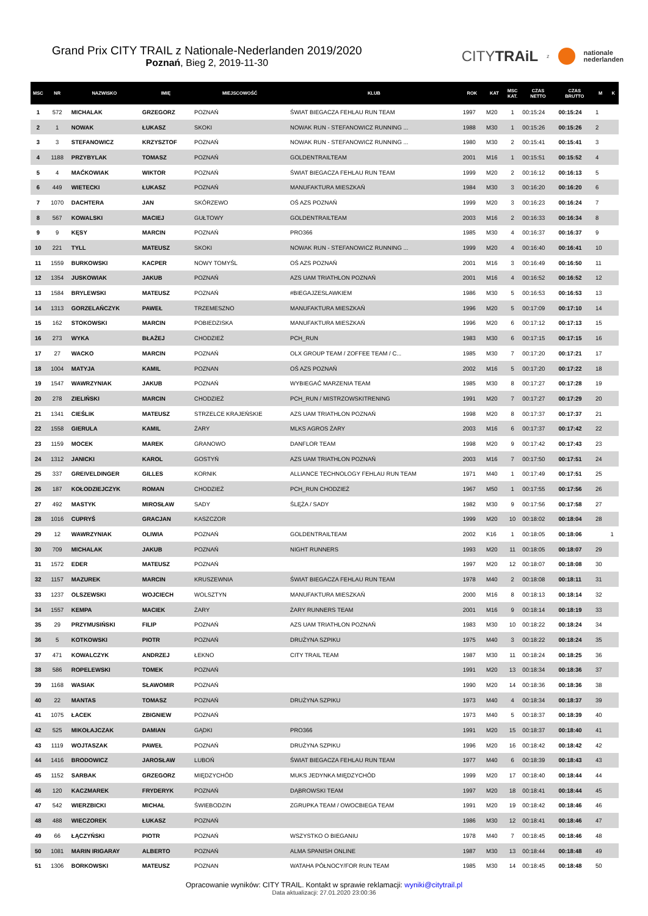Grand Prix CITY TRAIL z Nationale-Nederlanden 2019/2020
Poznań, Bieg 2, 2019-11-30
CITYTRAiL z nationale
nederlanden
| MSC | NR | NAZWISKO | IMIĘ | MIEJSCOWOŚĆ | KLUB | ROK | KAT | MSC KAT. | CZAS NETTO | CZAS BRUTTO | M | K |
| --- | --- | --- | --- | --- | --- | --- | --- | --- | --- | --- | --- | --- |
| 1 | 572 | MICHALAK | GRZEGORZ | POZNAŃ | ŚWIAT BIEGACZA FEHLAU RUN TEAM | 1997 | M20 | 1 | 00:15:24 | 00:15:24 | 1 | |
| 2 | 1 | NOWAK | ŁUKASZ | SKOKI | NOWAK RUN - STEFANOWICZ RUNNING ... | 1988 | M30 | 1 | 00:15:26 | 00:15:26 | 2 | |
| 3 | 3 | STEFANOWICZ | KRZYSZTOF | POZNAŃ | NOWAK RUN - STEFANOWICZ RUNNING ... | 1980 | M30 | 2 | 00:15:41 | 00:15:41 | 3 | |
| 4 | 1188 | PRZYBYLAK | TOMASZ | POZNAŃ | GOLDENTRAILTEAM | 2001 | M16 | 1 | 00:15:51 | 00:15:52 | 4 | |
| 5 | 4 | MAĆKOWIAK | WIKTOR | POZNAŃ | ŚWIAT BIEGACZA FEHLAU RUN TEAM | 1999 | M20 | 2 | 00:16:12 | 00:16:13 | 5 | |
| 6 | 449 | WIETECKI | ŁUKASZ | POZNAŃ | MANUFAKTURA MIESZKAŃ | 1984 | M30 | 3 | 00:16:20 | 00:16:20 | 6 | |
| 7 | 1070 | DACHTERA | JAN | SKÓRZEWO | OŚ AZS POZNAŃ | 1999 | M20 | 3 | 00:16:23 | 00:16:24 | 7 | |
| 8 | 567 | KOWALSKI | MACIEJ | GUŁTOWY | GOLDENTRAILTEAM | 2003 | M16 | 2 | 00:16:33 | 00:16:34 | 8 | |
| 9 | 9 | KĘSY | MARCIN | POZNAŃ | PRO366 | 1985 | M30 | 4 | 00:16:37 | 00:16:37 | 9 | |
| 10 | 221 | TYLL | MATEUSZ | SKOKI | NOWAK RUN - STEFANOWICZ RUNNING ... | 1999 | M20 | 4 | 00:16:40 | 00:16:41 | 10 | |
| 11 | 1559 | BURKOWSKI | KACPER | NOWY TOMYŚL | OŚ AZS POZNAŃ | 2001 | M16 | 3 | 00:16:49 | 00:16:50 | 11 | |
| 12 | 1354 | JUSKOWIAK | JAKUB | POZNAŃ | AZS UAM TRIATHLON POZNAŃ | 2001 | M16 | 4 | 00:16:52 | 00:16:52 | 12 | |
| 13 | 1584 | BRYLEWSKI | MATEUSZ | POZNAŃ | #BIEGAJZESLAWKIEM | 1986 | M30 | 5 | 00:16:53 | 00:16:53 | 13 | |
| 14 | 1313 | GORZELAŃCZYK | PAWEŁ | TRZEMESZNO | MANUFAKTURA MIESZKAŃ | 1996 | M20 | 5 | 00:17:09 | 00:17:10 | 14 | |
| 15 | 162 | STOKOWSKI | MARCIN | POBIEDZISKA | MANUFAKTURA MIESZKAŃ | 1996 | M20 | 6 | 00:17:12 | 00:17:13 | 15 | |
| 16 | 273 | WYKA | BŁAŻEJ | CHODZIEŻ | PCH_RUN | 1983 | M30 | 6 | 00:17:15 | 00:17:15 | 16 | |
| 17 | 27 | WACKO | MARCIN | POZNAŃ | OLX GROUP TEAM / ZOFFEE TEAM / C... | 1985 | M30 | 7 | 00:17:20 | 00:17:21 | 17 | |
| 18 | 1004 | MATYJA | KAMIL | POZNAN | OŚ AZS POZNAŃ | 2002 | M16 | 5 | 00:17:20 | 00:17:22 | 18 | |
| 19 | 1547 | WAWRZYNIAK | JAKUB | POZNAŃ | WYBIEGAĆ MARZENIA TEAM | 1985 | M30 | 8 | 00:17:27 | 00:17:28 | 19 | |
| 20 | 278 | ZIELIŃSKI | MARCIN | CHODZIEŻ | PCH_RUN / MISTRZOWSKITRENING | 1991 | M20 | 7 | 00:17:27 | 00:17:29 | 20 | |
| 21 | 1341 | CIEŚLIK | MATEUSZ | STRZELCE KRAJEŃSKIE | AZS UAM TRIATHLON POZNAŃ | 1998 | M20 | 8 | 00:17:37 | 00:17:37 | 21 | |
| 22 | 1558 | GIERULA | KAMIL | ŻARY | MLKS AGROS ŻARY | 2003 | M16 | 6 | 00:17:37 | 00:17:42 | 22 | |
| 23 | 1159 | MOCEK | MAREK | GRANOWO | DANFLOR TEAM | 1998 | M20 | 9 | 00:17:42 | 00:17:43 | 23 | |
| 24 | 1312 | JANICKI | KAROL | GOSTYŃ | AZS UAM TRIATHLON POZNAŃ | 2003 | M16 | 7 | 00:17:50 | 00:17:51 | 24 | |
| 25 | 337 | GREIVELDINGER | GILLES | KORNIK | ALLIANCE TECHNOLOGY FEHLAU RUN TEAM | 1971 | M40 | 1 | 00:17:49 | 00:17:51 | 25 | |
| 26 | 187 | KOŁODZIEJCZYK | ROMAN | CHODZIEŻ | PCH_RUN CHODZIEŻ | 1967 | M50 | 1 | 00:17:55 | 00:17:56 | 26 | |
| 27 | 492 | MASTYK | MIROSŁAW | SADY | ŚLĘŻA / SADY | 1982 | M30 | 9 | 00:17:56 | 00:17:58 | 27 | |
| 28 | 1016 | CUPRYŚ | GRACJAN | KASZCZOR | | 1999 | M20 | 10 | 00:18:02 | 00:18:04 | 28 | |
| 29 | 12 | WAWRZYNIAK | OLIWIA | POZNAŃ | GOLDENTRAILTEAM | 2002 | K16 | 1 | 00:18:05 | 00:18:06 | | 1 |
| 30 | 709 | MICHALAK | JAKUB | POZNAŃ | NIGHT RUNNERS | 1993 | M20 | 11 | 00:18:05 | 00:18:07 | 29 | |
| 31 | 1572 | EDER | MATEUSZ | POZNAŃ | | 1997 | M20 | 12 | 00:18:07 | 00:18:08 | 30 | |
| 32 | 1157 | MAZUREK | MARCIN | KRUSZEWNIA | ŚWIAT BIEGACZA FEHLAU RUN TEAM | 1978 | M40 | 2 | 00:18:08 | 00:18:11 | 31 | |
| 33 | 1237 | OLSZEWSKI | WOJCIECH | WOLSZTYN | MANUFAKTURA MIESZKAŃ | 2000 | M16 | 8 | 00:18:13 | 00:18:14 | 32 | |
| 34 | 1557 | KEMPA | MACIEK | ŻARY | ŻARY RUNNERS TEAM | 2001 | M16 | 9 | 00:18:14 | 00:18:19 | 33 | |
| 35 | 29 | PRZYMUSIŃSKI | FILIP | POZNAŃ | AZS UAM TRIATHLON POZNAŃ | 1983 | M30 | 10 | 00:18:22 | 00:18:24 | 34 | |
| 36 | 5 | KOTKOWSKI | PIOTR | POZNAŃ | DRUŻYNA SZPIKU | 1975 | M40 | 3 | 00:18:22 | 00:18:24 | 35 | |
| 37 | 471 | KOWALCZYK | ANDRZEJ | ŁEKNO | CITY TRAIL TEAM | 1987 | M30 | 11 | 00:18:24 | 00:18:25 | 36 | |
| 38 | 586 | ROPELEWSKI | TOMEK | POZNAŃ | | 1991 | M20 | 13 | 00:18:34 | 00:18:36 | 37 | |
| 39 | 1168 | WASIAK | SŁAWOMIR | POZNAŃ | | 1990 | M20 | 14 | 00:18:36 | 00:18:36 | 38 | |
| 40 | 22 | MANTAS | TOMASZ | POZNAŃ | DRUŻYNA SZPIKU | 1973 | M40 | 4 | 00:18:34 | 00:18:37 | 39 | |
| 41 | 1075 | ŁACEK | ZBIGNIEW | POZNAŃ | | 1973 | M40 | 5 | 00:18:37 | 00:18:39 | 40 | |
| 42 | 525 | MIKOŁAJCZAK | DAMIAN | GĄDKI | PRO366 | 1991 | M20 | 15 | 00:18:37 | 00:18:40 | 41 | |
| 43 | 1119 | WOJTASZAK | PAWEŁ | POZNAŃ | DRUŻYNA SZPIKU | 1996 | M20 | 16 | 00:18:42 | 00:18:42 | 42 | |
| 44 | 1416 | BRODOWICZ | JAROSŁAW | LUBOŃ | ŚWIAT BIEGACZA FEHLAU RUN TEAM | 1977 | M40 | 6 | 00:18:39 | 00:18:43 | 43 | |
| 45 | 1152 | SARBAK | GRZEGORZ | MIĘDZYCHÓD | MUKS JEDYNKA MIĘDZYCHÓD | 1999 | M20 | 17 | 00:18:40 | 00:18:44 | 44 | |
| 46 | 120 | KACZMAREK | FRYDERYK | POZNAŃ | DĄBROWSKI TEAM | 1997 | M20 | 18 | 00:18:41 | 00:18:44 | 45 | |
| 47 | 542 | WIERZBICKI | MICHAŁ | ŚWIEBODZIN | ZGRUPKA TEAM / OWOCBIEGA TEAM | 1991 | M20 | 19 | 00:18:42 | 00:18:46 | 46 | |
| 48 | 488 | WIECZOREK | ŁUKASZ | POZNAŃ | | 1986 | M30 | 12 | 00:18:41 | 00:18:46 | 47 | |
| 49 | 66 | ŁĄCZYŃSKI | PIOTR | POZNAŃ | WSZYSTKO O BIEGANIU | 1978 | M40 | 7 | 00:18:45 | 00:18:46 | 48 | |
| 50 | 1081 | MARIN IRIGARAY | ALBERTO | POZNAŃ | ALMA SPANISH ONLINE | 1987 | M30 | 13 | 00:18:44 | 00:18:48 | 49 | |
| 51 | 1306 | BORKOWSKI | MATEUSZ | POZNAN | WATAHA PÓŁNOCY/FOR RUN TEAM | 1985 | M30 | 14 | 00:18:45 | 00:18:48 | 50 | |
Opracowanie wyników: CITY TRAIL. Kontakt w sprawie reklamacji: wyniki@citytrail.pl
Data aktualizacji: 27.01.2020 23:00:36